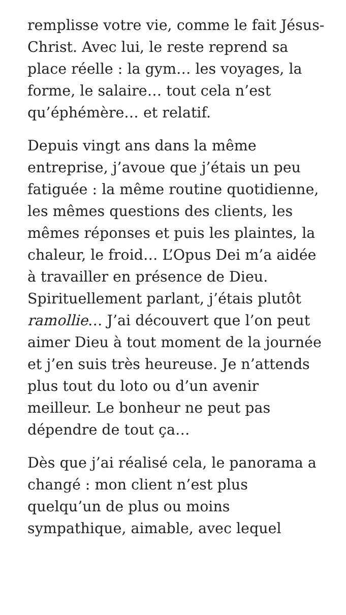remplisse votre vie, comme le fait Jésus-Christ. Avec lui, le reste reprend sa place réelle : la gym… les voyages, la forme, le salaire… tout cela n’est qu’éphémère… et relatif.
Depuis vingt ans dans la même entreprise, j’avoue que j’étais un peu fatiguée : la même routine quotidienne, les mêmes questions des clients, les mêmes réponses et puis les plaintes, la chaleur, le froid… L’Opus Dei m’a aidée à travailler en présence de Dieu. Spirituellement parlant, j’étais plutôt ramollie… J’ai découvert que l’on peut aimer Dieu à tout moment de la journée et j’en suis très heureuse. Je n’attends plus tout du loto ou d’un avenir meilleur. Le bonheur ne peut pas dépendre de tout ça…
Dès que j’ai réalisé cela, le panorama a changé : mon client n’est plus quelqu’un de plus ou moins sympathique, aimable, avec lequel